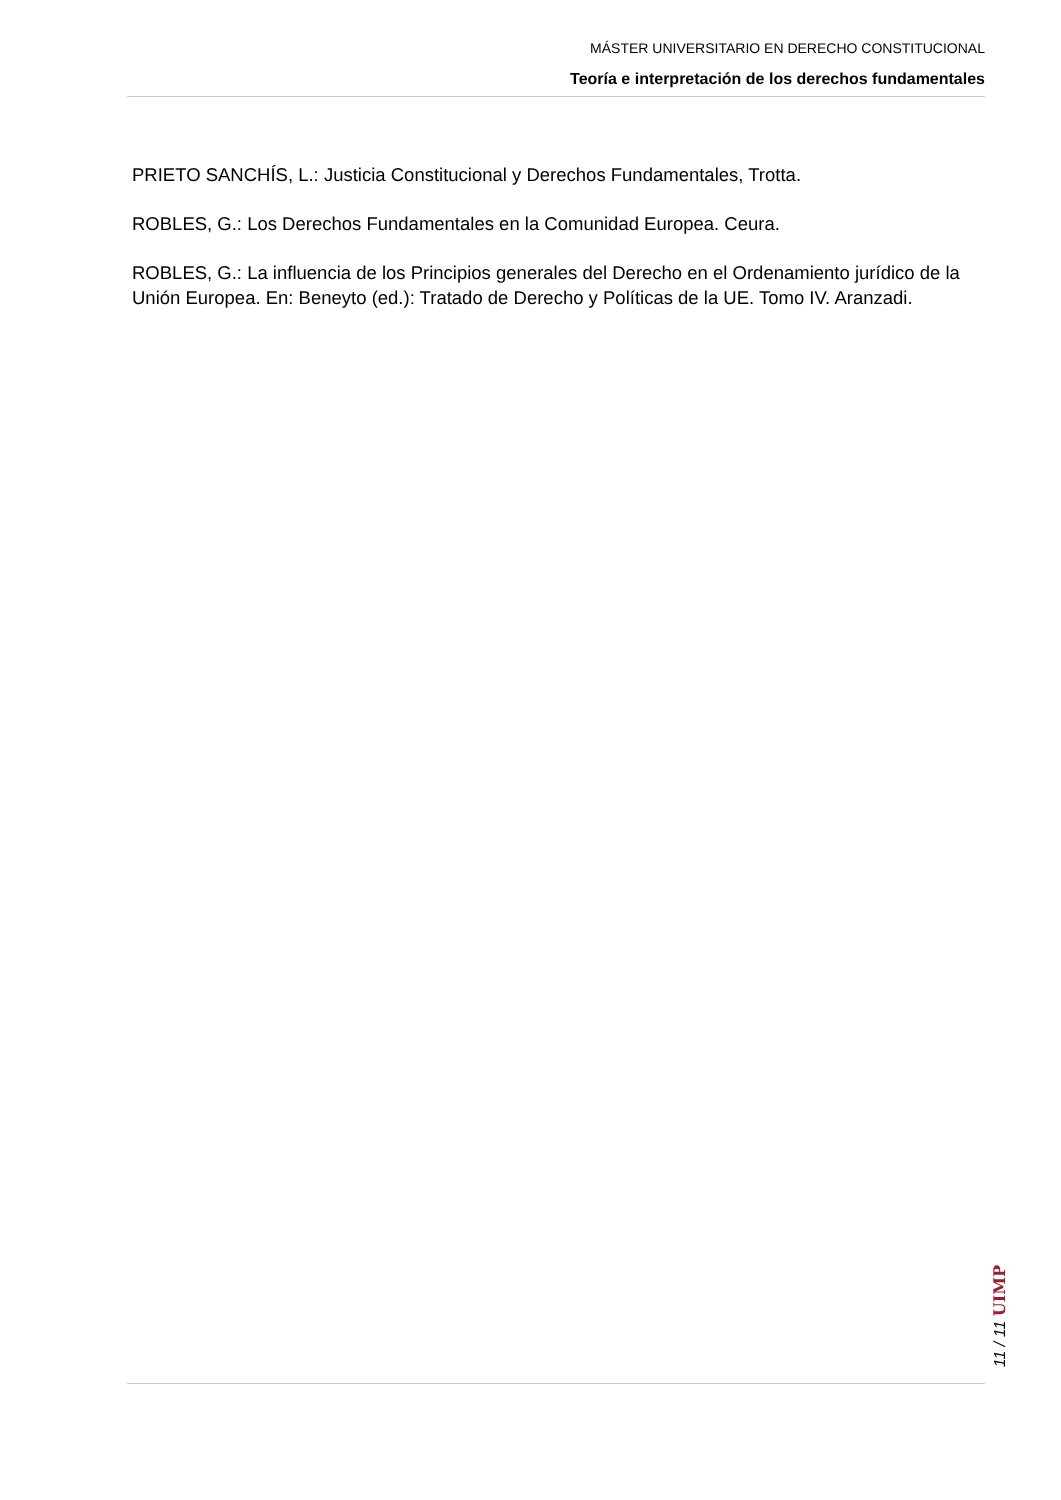MÁSTER UNIVERSITARIO EN DERECHO CONSTITUCIONAL
Teoría e interpretación de los derechos fundamentales
PRIETO SANCHÍS, L.: Justicia Constitucional y Derechos Fundamentales, Trotta.
ROBLES, G.: Los Derechos Fundamentales en la Comunidad Europea. Ceura.
ROBLES, G.: La influencia de los Principios generales del Derecho en el Ordenamiento jurídico de la Unión Europea. En: Beneyto (ed.): Tratado de Derecho y Políticas de la UE. Tomo IV. Aranzadi.
11 / 11 UIMP